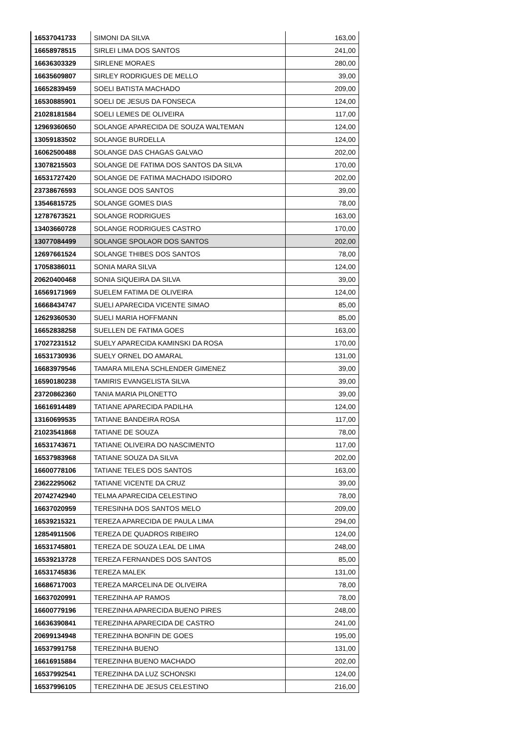| 16537041733 | SIMONI DA SILVA | 163,00 |
| 16658978515 | SIRLEI LIMA DOS SANTOS | 241,00 |
| 16636303329 | SIRLENE MORAES | 280,00 |
| 16635609807 | SIRLEY RODRIGUES DE MELLO | 39,00 |
| 16652839459 | SOELI BATISTA MACHADO | 209,00 |
| 16530885901 | SOELI DE JESUS DA FONSECA | 124,00 |
| 21028181584 | SOELI LEMES DE OLIVEIRA | 117,00 |
| 12969360650 | SOLANGE APARECIDA DE SOUZA WALTEMAN | 124,00 |
| 13059183502 | SOLANGE BURDELLA | 124,00 |
| 16062500488 | SOLANGE DAS CHAGAS GALVAO | 202,00 |
| 13078215503 | SOLANGE DE FATIMA DOS SANTOS DA SILVA | 170,00 |
| 16531727420 | SOLANGE DE FATIMA MACHADO ISIDORO | 202,00 |
| 23738676593 | SOLANGE DOS SANTOS | 39,00 |
| 13546815725 | SOLANGE GOMES DIAS | 78,00 |
| 12787673521 | SOLANGE RODRIGUES | 163,00 |
| 13403660728 | SOLANGE RODRIGUES CASTRO | 170,00 |
| 13077084499 | SOLANGE SPOLAOR DOS SANTOS | 202,00 |
| 12697661524 | SOLANGE THIBES DOS SANTOS | 78,00 |
| 17058386011 | SONIA MARA SILVA | 124,00 |
| 20620400468 | SONIA SIQUEIRA DA SILVA | 39,00 |
| 16569171969 | SUELEM FATIMA DE OLIVEIRA | 124,00 |
| 16668434747 | SUELI APARECIDA VICENTE SIMAO | 85,00 |
| 12629360530 | SUELI MARIA HOFFMANN | 85,00 |
| 16652838258 | SUELLEN DE FATIMA GOES | 163,00 |
| 17027231512 | SUELY APARECIDA KAMINSKI DA ROSA | 170,00 |
| 16531730936 | SUELY ORNEL DO AMARAL | 131,00 |
| 16683979546 | TAMARA MILENA SCHLENDER GIMENEZ | 39,00 |
| 16590180238 | TAMIRIS EVANGELISTA SILVA | 39,00 |
| 23720862360 | TANIA MARIA PILONETTO | 39,00 |
| 16616914489 | TATIANE APARECIDA PADILHA | 124,00 |
| 13160699535 | TATIANE BANDEIRA ROSA | 117,00 |
| 21023541868 | TATIANE DE SOUZA | 78,00 |
| 16531743671 | TATIANE OLIVEIRA DO NASCIMENTO | 117,00 |
| 16537983968 | TATIANE SOUZA DA SILVA | 202,00 |
| 16600778106 | TATIANE TELES DOS SANTOS | 163,00 |
| 23622295062 | TATIANE VICENTE DA CRUZ | 39,00 |
| 20742742940 | TELMA APARECIDA CELESTINO | 78,00 |
| 16637020959 | TERESINHA DOS SANTOS MELO | 209,00 |
| 16539215321 | TEREZA APARECIDA DE PAULA LIMA | 294,00 |
| 12854911506 | TEREZA DE QUADROS RIBEIRO | 124,00 |
| 16531745801 | TEREZA DE SOUZA LEAL DE LIMA | 248,00 |
| 16539213728 | TEREZA FERNANDES DOS SANTOS | 85,00 |
| 16531745836 | TEREZA MALEK | 131,00 |
| 16686717003 | TEREZA MARCELINA DE OLIVEIRA | 78,00 |
| 16637020991 | TEREZINHA AP RAMOS | 78,00 |
| 16600779196 | TEREZINHA APARECIDA BUENO PIRES | 248,00 |
| 16636390841 | TEREZINHA APARECIDA DE CASTRO | 241,00 |
| 20699134948 | TEREZINHA BONFIN DE GOES | 195,00 |
| 16537991758 | TEREZINHA BUENO | 131,00 |
| 16616915884 | TEREZINHA BUENO MACHADO | 202,00 |
| 16537992541 | TEREZINHA DA LUZ SCHONSKI | 124,00 |
| 16537996105 | TEREZINHA DE JESUS CELESTINO | 216,00 |